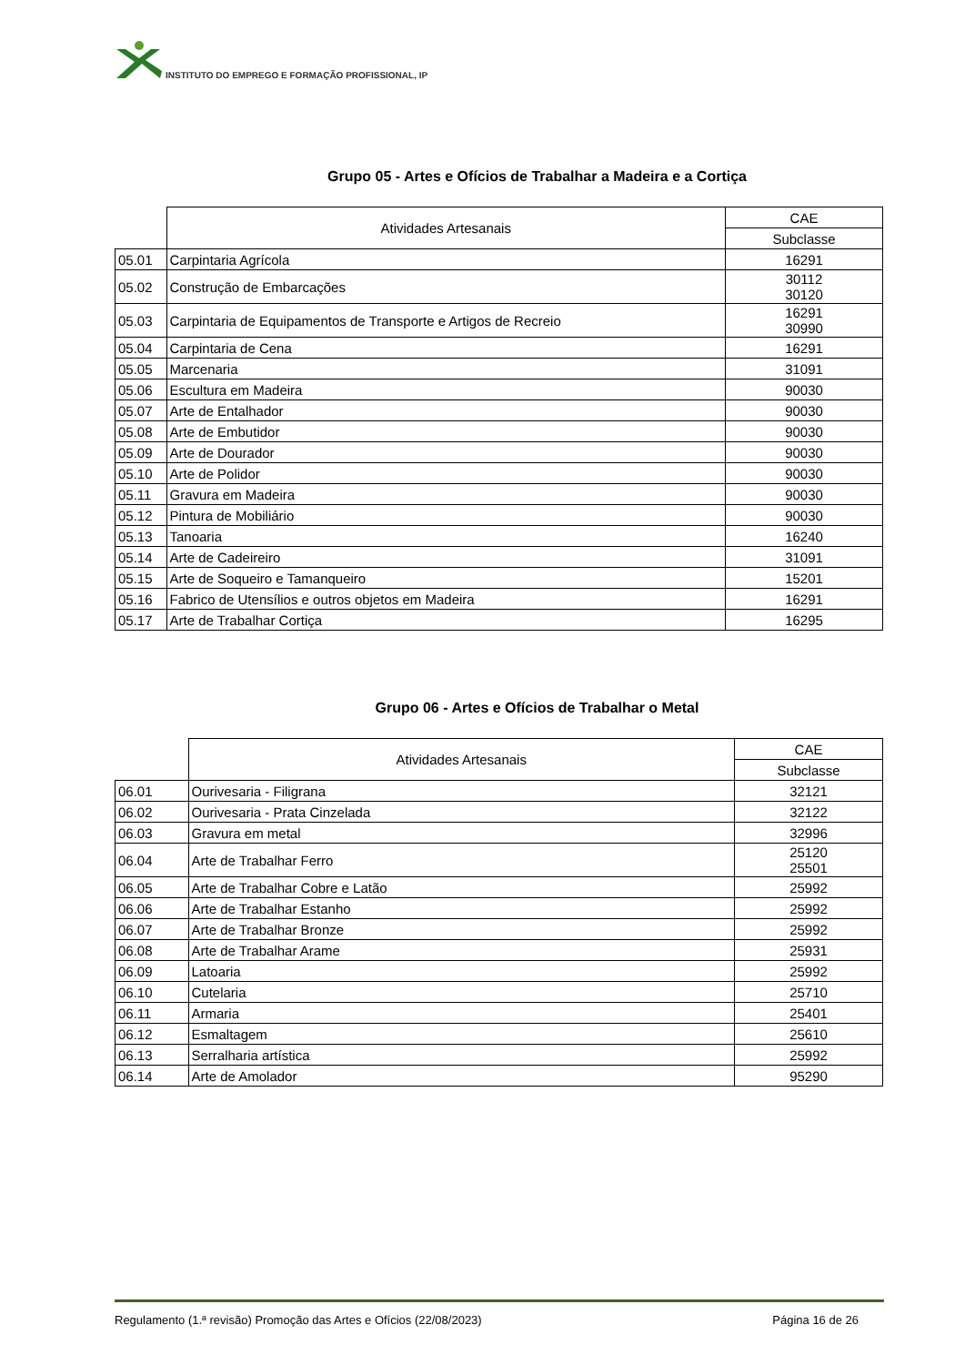INSTITUTO DO EMPREGO E FORMAÇÃO PROFISSIONAL, IP
Grupo 05 - Artes e Ofícios de Trabalhar a Madeira e a Cortiça
| | Atividades Artesanais | CAE |
| | | Subclasse |
| 05.01 | Carpintaria Agrícola | 16291 |
| 05.02 | Construção de Embarcações | 30112 30120 |
| 05.03 | Carpintaria de Equipamentos de Transporte e Artigos de Recreio | 16291 30990 |
| 05.04 | Carpintaria de Cena | 16291 |
| 05.05 | Marcenaria | 31091 |
| 05.06 | Escultura em Madeira | 90030 |
| 05.07 | Arte de Entalhador | 90030 |
| 05.08 | Arte de Embutidor | 90030 |
| 05.09 | Arte de Dourador | 90030 |
| 05.10 | Arte de Polidor | 90030 |
| 05.11 | Gravura em Madeira | 90030 |
| 05.12 | Pintura de Mobiliário | 90030 |
| 05.13 | Tanoaria | 16240 |
| 05.14 | Arte de Cadeireiro | 31091 |
| 05.15 | Arte de Soqueiro e Tamanqueiro | 15201 |
| 05.16 | Fabrico de Utensílios e outros objetos em Madeira | 16291 |
| 05.17 | Arte de Trabalhar Cortiça | 16295 |
Grupo 06 - Artes e Ofícios de Trabalhar o Metal
| | Atividades Artesanais | CAE |
| | | Subclasse |
| 06.01 | Ourivesaria - Filigrana | 32121 |
| 06.02 | Ourivesaria - Prata Cinzelada | 32122 |
| 06.03 | Gravura em metal | 32996 |
| 06.04 | Arte de Trabalhar Ferro | 25120 25501 |
| 06.05 | Arte de Trabalhar Cobre e Latão | 25992 |
| 06.06 | Arte de Trabalhar Estanho | 25992 |
| 06.07 | Arte de Trabalhar Bronze | 25992 |
| 06.08 | Arte de Trabalhar Arame | 25931 |
| 06.09 | Latoaria | 25992 |
| 06.10 | Cutelaria | 25710 |
| 06.11 | Armaria | 25401 |
| 06.12 | Esmaltagem | 25610 |
| 06.13 | Serralharia artística | 25992 |
| 06.14 | Arte de Amolador | 95290 |
Regulamento (1.ª revisão) Promoção das Artes e Ofícios (22/08/2023) Página 16 de 26